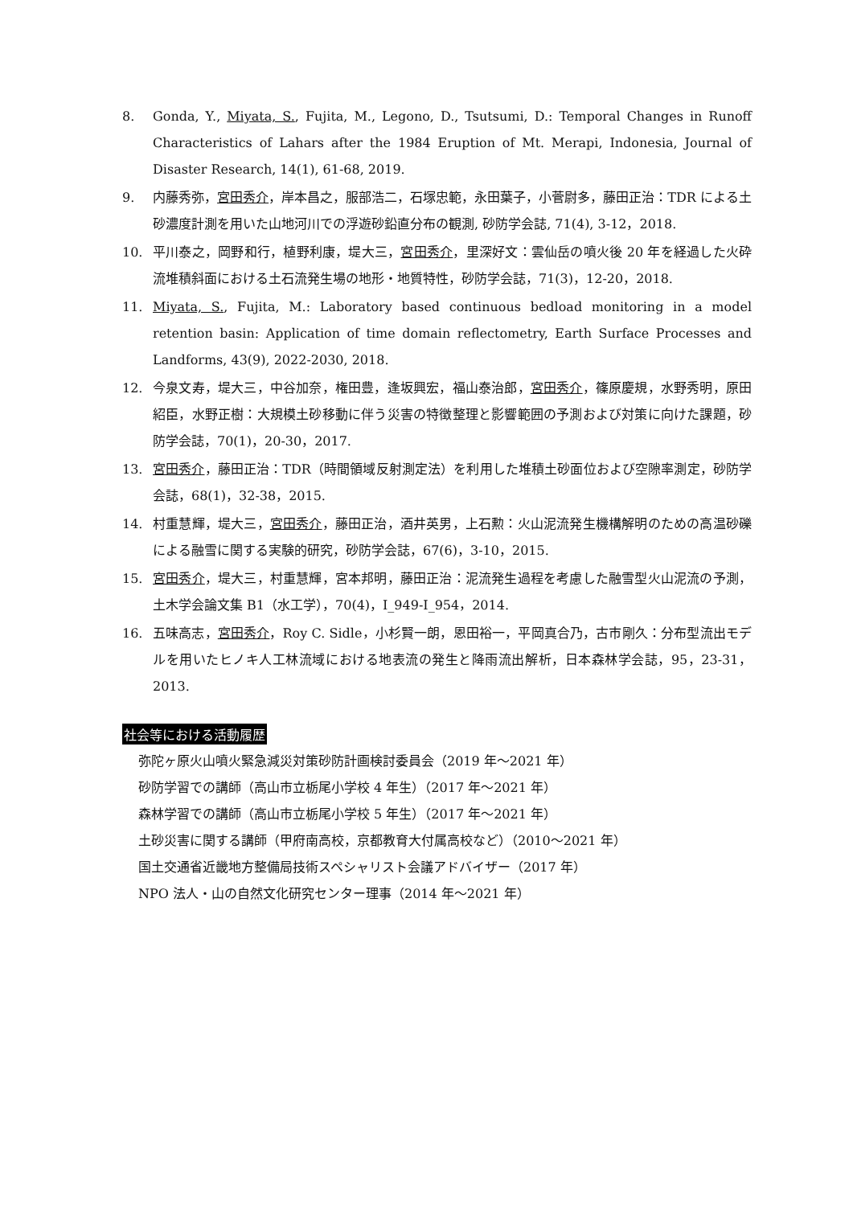8. Gonda, Y., Miyata, S., Fujita, M., Legono, D., Tsutsumi, D.: Temporal Changes in Runoff Characteristics of Lahars after the 1984 Eruption of Mt. Merapi, Indonesia, Journal of Disaster Research, 14(1), 61-68, 2019.
9. 内藤秀弥，宮田秀介，岸本昌之，服部浩二，石塚忠範，永田葉子，小菅尉多，藤田正治：TDR による土砂濃度計測を用いた山地河川での浮遊砂鉛直分布の観測, 砂防学会誌, 71(4), 3-12，2018.
10. 平川泰之，岡野和行，植野利康，堤大三，宮田秀介，里深好文：雲仙岳の噴火後 20 年を経過した火砕流堆積斜面における土石流発生場の地形・地質特性，砂防学会誌，71(3)，12-20，2018.
11. Miyata, S., Fujita, M.: Laboratory based continuous bedload monitoring in a model retention basin: Application of time domain reflectometry, Earth Surface Processes and Landforms, 43(9), 2022-2030, 2018.
12. 今泉文寿，堤大三，中谷加奈，権田豊，逢坂興宏，福山泰治郎，宮田秀介，篠原慶規，水野秀明，原田紹臣，水野正樹：大規模土砂移動に伴う災害の特徴整理と影響範囲の予測および対策に向けた課題，砂防学会誌，70(1)，20-30，2017.
13. 宮田秀介，藤田正治：TDR（時間領域反射測定法）を利用した堆積土砂面位および空隙率測定，砂防学会誌，68(1)，32-38，2015.
14. 村重慧輝，堤大三，宮田秀介，藤田正治，酒井英男，上石勲：火山泥流発生機構解明のための高温砂礫による融雪に関する実験的研究，砂防学会誌，67(6)，3-10，2015.
15. 宮田秀介，堤大三，村重慧輝，宮本邦明，藤田正治：泥流発生過程を考慮した融雪型火山泥流の予測，土木学会論文集 B1（水工学），70(4)，I_949-I_954，2014.
16. 五味高志，宮田秀介，Roy C. Sidle，小杉賢一朗，恩田裕一，平岡真合乃，古市剛久：分布型流出モデルを用いたヒノキ人工林流域における地表流の発生と降雨流出解析，日本森林学会誌，95，23-31，2013.
社会等における活動履歴
弥陀ヶ原火山噴火緊急減災対策砂防計画検討委員会（2019 年～2021 年）
砂防学習での講師（高山市立栃尾小学校 4 年生）（2017 年～2021 年）
森林学習での講師（高山市立栃尾小学校 5 年生）（2017 年～2021 年）
土砂災害に関する講師（甲府南高校，京都教育大付属高校など）（2010～2021 年）
国土交通省近畿地方整備局技術スペシャリスト会議アドバイザー（2017 年）
NPO 法人・山の自然文化研究センター理事（2014 年～2021 年）